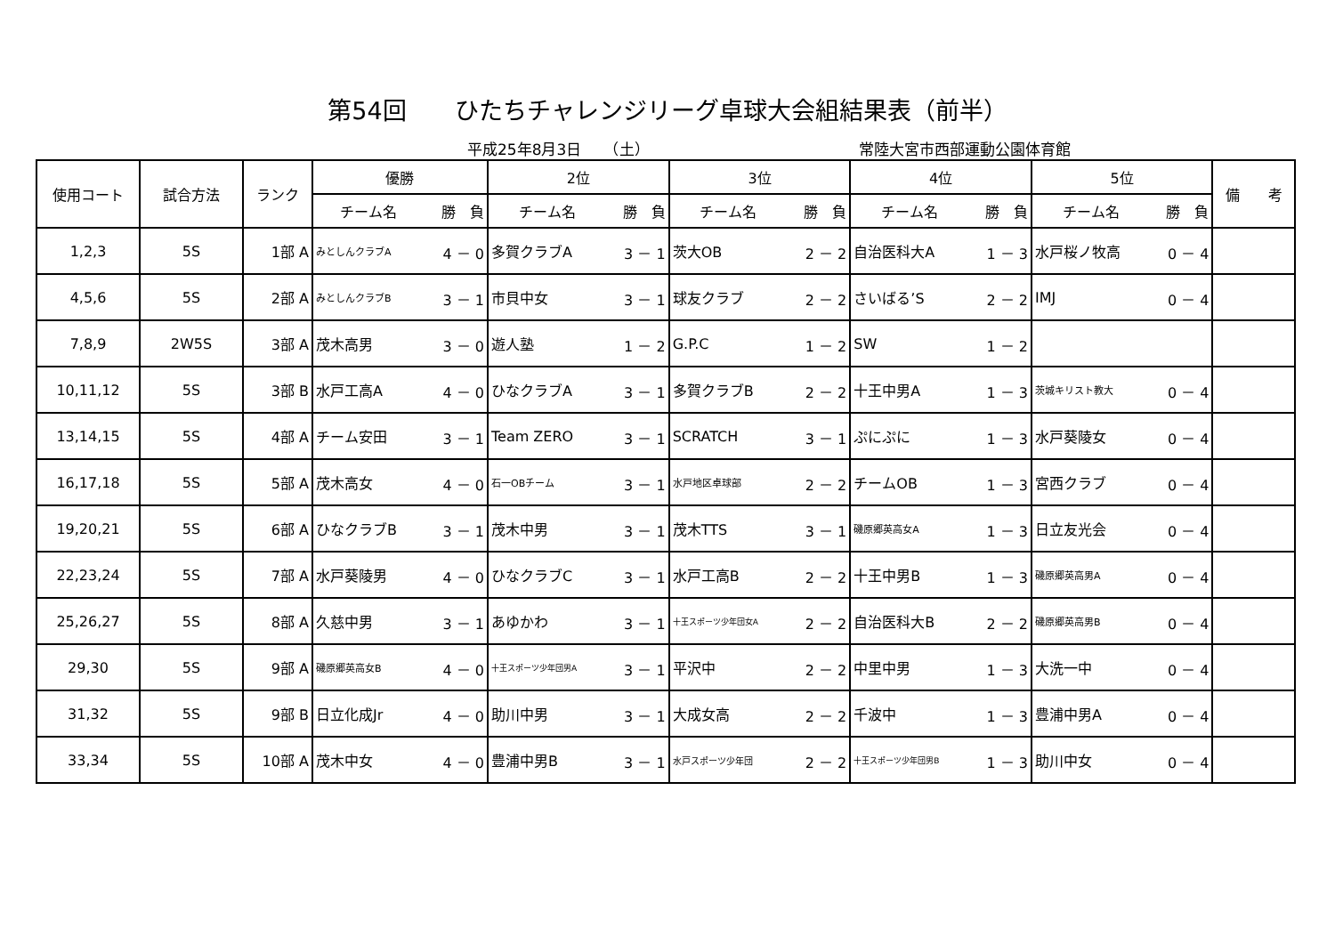第54回　　ひたちチャレンジリーグ卓球大会組結果表（前半）
平成25年8月3日　　（土） 常陸大宮市西部運動公園体育館
| 使用コート | 試合方法 | ランク | 優勝 | | 2位 | | 3位 | | 4位 | | 5位 | | 備 考 |
| --- | --- | --- | --- | --- | --- | --- | --- | --- | --- | --- | --- | --- | --- |
| | | | チーム名 | 勝 負 | チーム名 | 勝 負 | チーム名 | 勝 負 | チーム名 | 勝 負 | チーム名 | 勝 負 | |
| 1,2,3 | 5S | 1部 A | みとしんクラブA | 4 － 0 | 多賀クラブA | 3 － 1 | 茨大OB | 2 － 2 | 自治医科大A | 1 － 3 | 水戸桜ノ牧高 | 0 － 4 | |
| 4,5,6 | 5S | 2部 A | みとしんクラブB | 3 － 1 | 市貝中女 | 3 － 1 | 球友クラブ | 2 － 2 | さいばる’S | 2 － 2 | IMJ | 0 － 4 | |
| 7,8,9 | 2W5S | 3部 A | 茂木高男 | 3 － 0 | 遊人塾 | 1 － 2 | G.P.C | 1 － 2 | SW | 1 － 2 | | | |
| 10,11,12 | 5S | 3部 B | 水戸工高A | 4 － 0 | ひなクラブA | 3 － 1 | 多賀クラブB | 2 － 2 | 十王中男A | 1 － 3 | 茨城キリスト教大 | 0 － 4 | |
| 13,14,15 | 5S | 4部 A | チーム安田 | 3 － 1 | Team ZERO | 3 － 1 | SCRATCH | 3 － 1 | ぷにぷに | 1 － 3 | 水戸葵陵女 | 0 － 4 | |
| 16,17,18 | 5S | 5部 A | 茂木高女 | 4 － 0 | 石一OBチーム | 3 － 1 | 水戸地区卓球部 | 2 － 2 | チームOB | 1 － 3 | 宮西クラブ | 0 － 4 | |
| 19,20,21 | 5S | 6部 A | ひなクラブB | 3 － 1 | 茂木中男 | 3 － 1 | 茂木TTS | 3 － 1 | 磯原郷英高女A | 1 － 3 | 日立友光会 | 0 － 4 | |
| 22,23,24 | 5S | 7部 A | 水戸葵陵男 | 4 － 0 | ひなクラブC | 3 － 1 | 水戸工高B | 2 － 2 | 十王中男B | 1 － 3 | 磯原郷英高男A | 0 － 4 | |
| 25,26,27 | 5S | 8部 A | 久慈中男 | 3 － 1 | あゆかわ | 3 － 1 | 十王スポーツ少年団女A | 2 － 2 | 自治医科大B | 2 － 2 | 磯原郷英高男B | 0 － 4 | |
| 29,30 | 5S | 9部 A | 磯原郷英高女B | 4 － 0 | 十王スポーツ少年団男A | 3 － 1 | 平沢中 | 2 － 2 | 中里中男 | 1 － 3 | 大洗一中 | 0 － 4 | |
| 31,32 | 5S | 9部 B | 日立化成Jr | 4 － 0 | 助川中男 | 3 － 1 | 大成女高 | 2 － 2 | 千波中 | 1 － 3 | 豊浦中男A | 0 － 4 | |
| 33,34 | 5S | 10部 A | 茂木中女 | 4 － 0 | 豊浦中男B | 3 － 1 | 水戸スポーツ少年団 | 2 － 2 | 十王スポーツ少年団男B | 1 － 3 | 助川中女 | 0 － 4 | |